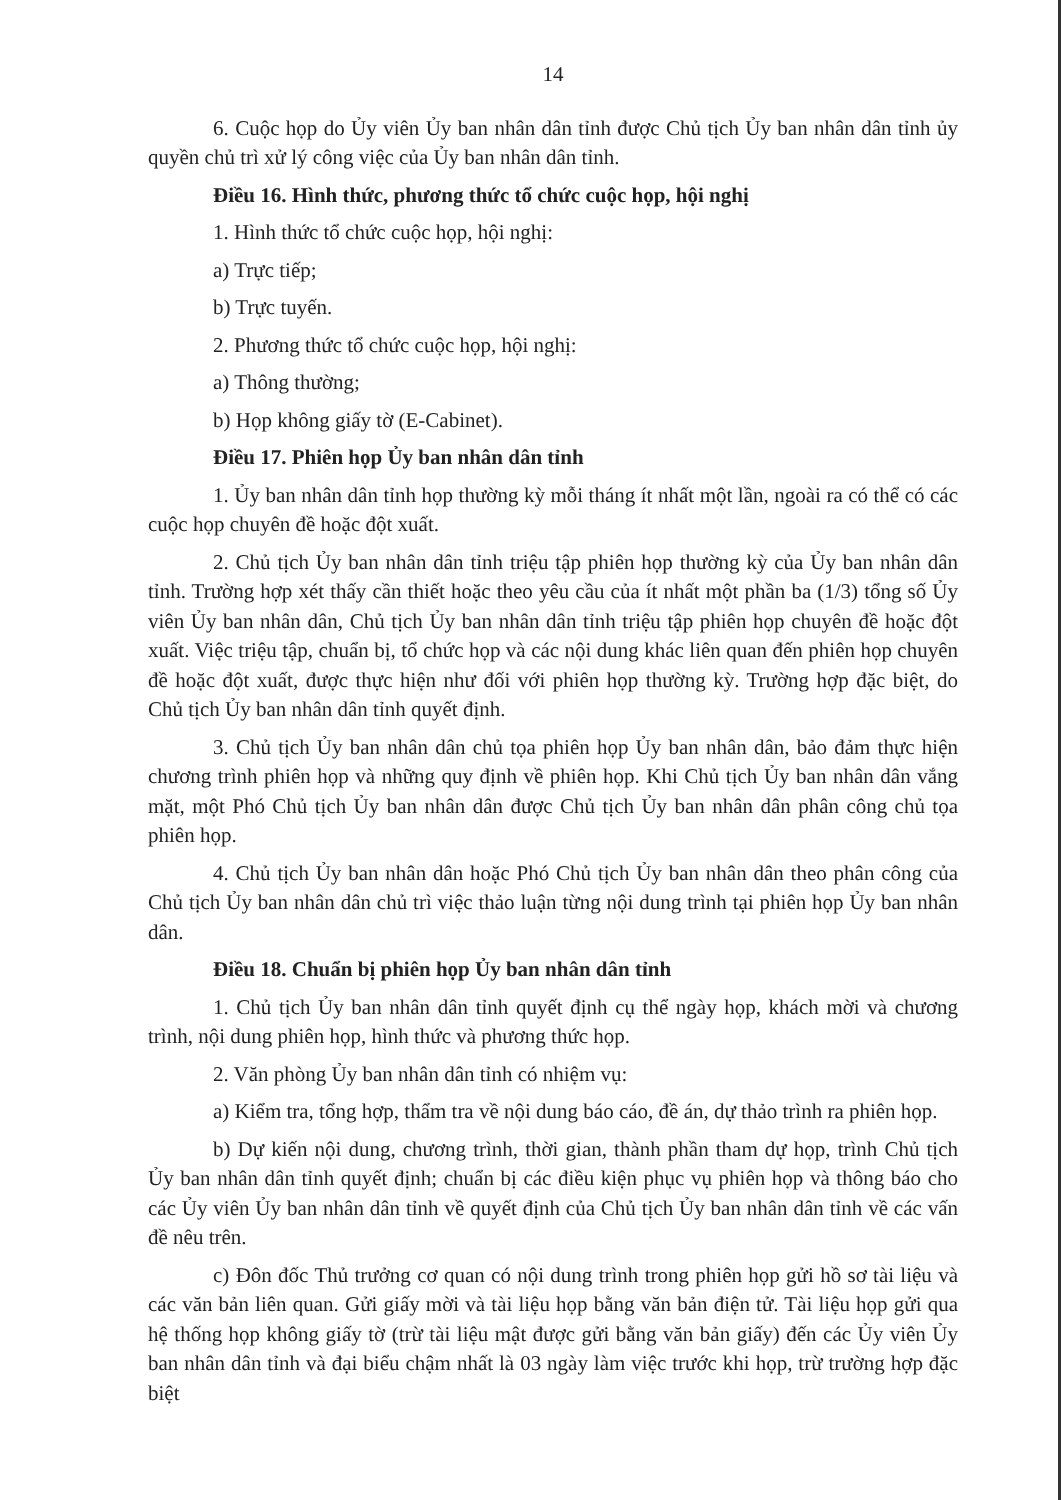14
6. Cuộc họp do Ủy viên Ủy ban nhân dân tỉnh được Chủ tịch Ủy ban nhân dân tỉnh ủy quyền chủ trì xử lý công việc của Ủy ban nhân dân tỉnh.
Điều 16. Hình thức, phương thức tổ chức cuộc họp, hội nghị
1. Hình thức tổ chức cuộc họp, hội nghị:
a) Trực tiếp;
b) Trực tuyến.
2. Phương thức tổ chức cuộc họp, hội nghị:
a) Thông thường;
b) Họp không giấy tờ (E-Cabinet).
Điều 17. Phiên họp Ủy ban nhân dân tỉnh
1. Ủy ban nhân dân tỉnh họp thường kỳ mỗi tháng ít nhất một lần, ngoài ra có thể có các cuộc họp chuyên đề hoặc đột xuất.
2. Chủ tịch Ủy ban nhân dân tỉnh triệu tập phiên họp thường kỳ của Ủy ban nhân dân tỉnh. Trường hợp xét thấy cần thiết hoặc theo yêu cầu của ít nhất một phần ba (1/3) tổng số Ủy viên Ủy ban nhân dân, Chủ tịch Ủy ban nhân dân tỉnh triệu tập phiên họp chuyên đề hoặc đột xuất. Việc triệu tập, chuẩn bị, tổ chức họp và các nội dung khác liên quan đến phiên họp chuyên đề hoặc đột xuất, được thực hiện như đối với phiên họp thường kỳ. Trường hợp đặc biệt, do Chủ tịch Ủy ban nhân dân tỉnh quyết định.
3. Chủ tịch Ủy ban nhân dân chủ tọa phiên họp Ủy ban nhân dân, bảo đảm thực hiện chương trình phiên họp và những quy định về phiên họp. Khi Chủ tịch Ủy ban nhân dân vắng mặt, một Phó Chủ tịch Ủy ban nhân dân được Chủ tịch Ủy ban nhân dân phân công chủ tọa phiên họp.
4. Chủ tịch Ủy ban nhân dân hoặc Phó Chủ tịch Ủy ban nhân dân theo phân công của Chủ tịch Ủy ban nhân dân chủ trì việc thảo luận từng nội dung trình tại phiên họp Ủy ban nhân dân.
Điều 18. Chuẩn bị phiên họp Ủy ban nhân dân tỉnh
1. Chủ tịch Ủy ban nhân dân tỉnh quyết định cụ thể ngày họp, khách mời và chương trình, nội dung phiên họp, hình thức và phương thức họp.
2. Văn phòng Ủy ban nhân dân tỉnh có nhiệm vụ:
a) Kiểm tra, tổng hợp, thẩm tra về nội dung báo cáo, đề án, dự thảo trình ra phiên họp.
b) Dự kiến nội dung, chương trình, thời gian, thành phần tham dự họp, trình Chủ tịch Ủy ban nhân dân tỉnh quyết định; chuẩn bị các điều kiện phục vụ phiên họp và thông báo cho các Ủy viên Ủy ban nhân dân tỉnh về quyết định của Chủ tịch Ủy ban nhân dân tỉnh về các vấn đề nêu trên.
c) Đôn đốc Thủ trưởng cơ quan có nội dung trình trong phiên họp gửi hồ sơ tài liệu và các văn bản liên quan. Gửi giấy mời và tài liệu họp bằng văn bản điện tử. Tài liệu họp gửi qua hệ thống họp không giấy tờ (trừ tài liệu mật được gửi bằng văn bản giấy) đến các Ủy viên Ủy ban nhân dân tỉnh và đại biểu chậm nhất là 03 ngày làm việc trước khi họp, trừ trường hợp đặc biệt